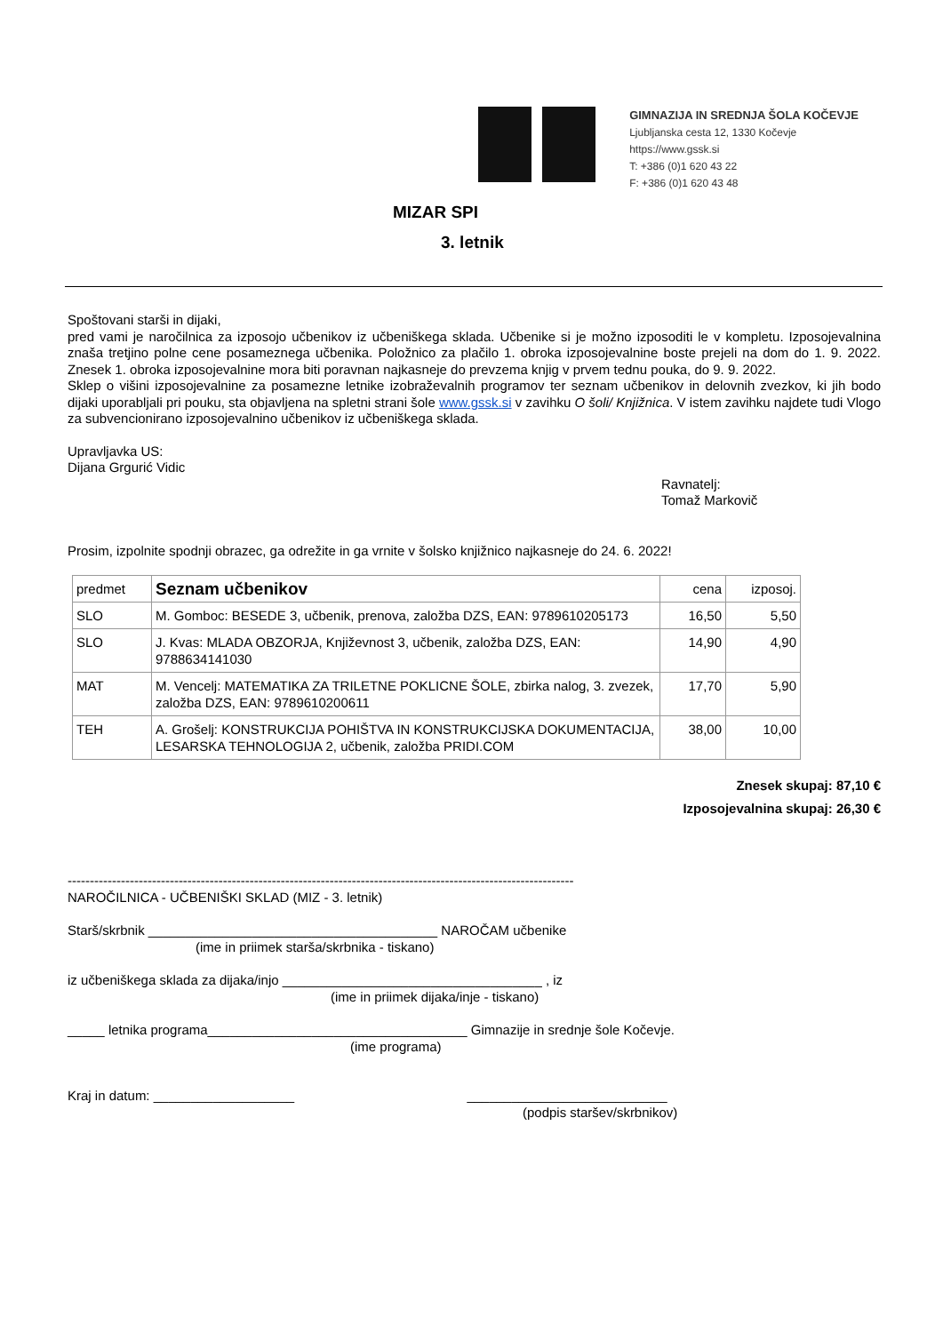GIMNAZIJA IN SREDNJA ŠOLA KOČEVJE
Ljubljanska cesta 12, 1330 Kočevje
https://www.gssk.si
T: +386 (0)1 620 43 22
F: +386 (0)1 620 43 48
MIZAR SPI
3. letnik
Spoštovani starši in dijaki,
pred vami je naročilnica za izposojo učbenikov iz učbeniškega sklada. Učbenike si je možno izposoditi le v kompletu. Izposojevalnina znaša tretjino polne cene posameznega učbenika. Položnico za plačilo 1. obroka izposojevalnine boste prejeli na dom do 1. 9. 2022. Znesek 1. obroka izposojevalnine mora biti poravnan najkasneje do prevzema knjig v prvem tednu pouka, do 9. 9. 2022.
Sklep o višini izposojevalnine za posamezne letnike izobraževalnih programov ter seznam učbenikov in delovnih zvezkov, ki jih bodo dijaki uporabljali pri pouku, sta objavljena na spletni strani šole www.gssk.si v zavihku O šoli/ Knjižnica. V istem zavihku najdete tudi Vlogo za subvencionirano izposojevalnino učbenikov iz učbeniškega sklada.
Upravljavka US:
Dijana Grgurić Vidic
Ravnatelj:
Tomaž Markovič
Prosim, izpolnite spodnji obrazec, ga odrežite in ga vrnite v šolsko knjižnico najkasneje do 24. 6. 2022!
| predmet | Seznam učbenikov | cena | izposoj. |
| --- | --- | --- | --- |
| SLO | M. Gomboc: BESEDE 3, učbenik, prenova, založba DZS, EAN: 9789610205173 | 16,50 | 5,50 |
| SLO | J. Kvas: MLADA OBZORJA, Književnost 3, učbenik, založba DZS, EAN: 9788634141030 | 14,90 | 4,90 |
| MAT | M. Vencelj: MATEMATIKA ZA TRILETNE POKLICNE ŠOLE, zbirka nalog, 3. zvezek, založba DZS, EAN: 9789610200611 | 17,70 | 5,90 |
| TEH | A. Grošelj: KONSTRUKCIJA POHIŠTVA IN KONSTRUKCIJSKA DOKUMENTACIJA, LESARSKA TEHNOLOGIJA 2, učbenik, založba PRIDI.COM | 38,00 | 10,00 |
Znesek skupaj: 87,10 €
Izposojevalnina skupaj: 26,30 €
------------------------------------------------------------------------------------------------------------------
NAROČILNICA - UČBENIŠKI SKLAD (MIZ - 3. letnik)
Starš/skrbnik _______________________________________ NAROČAM učbenike
(ime in priimek starša/skrbnika - tiskano)
iz učbeniškega sklada za dijaka/injo ___________________________________ , iz
(ime in priimek dijaka/inje - tiskano)
_____ letnika programa___________________________________ Gimnazije in srednje šole Kočevje.
(ime programa)
Kraj in datum: ___________________ ___________________________
(podpis staršev/skrbnikov)